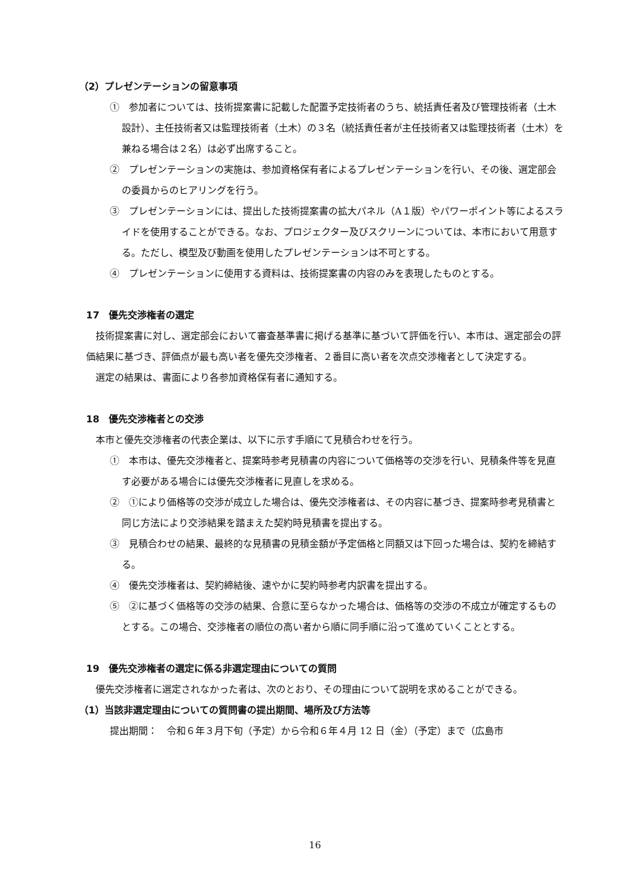（2）プレゼンテーションの留意事項
①　参加者については、技術提案書に記載した配置予定技術者のうち、統括責任者及び管理技術者（土木設計）、主任技術者又は監理技術者（土木）の３名（統括責任者が主任技術者又は監理技術者（土木）を兼ねる場合は２名）は必ず出席すること。
②　プレゼンテーションの実施は、参加資格保有者によるプレゼンテーションを行い、その後、選定部会の委員からのヒアリングを行う。
③　プレゼンテーションには、提出した技術提案書の拡大パネル（A１版）やパワーポイント等によるスライドを使用することができる。なお、プロジェクター及びスクリーンについては、本市において用意する。ただし、模型及び動画を使用したプレゼンテーションは不可とする。
④　プレゼンテーションに使用する資料は、技術提案書の内容のみを表現したものとする。
17　優先交渉権者の選定
技術提案書に対し、選定部会において審査基準書に掲げる基準に基づいて評価を行い、本市は、選定部会の評価結果に基づき、評価点が最も高い者を優先交渉権者、２番目に高い者を次点交渉権者として決定する。
選定の結果は、書面により各参加資格保有者に通知する。
18　優先交渉権者との交渉
本市と優先交渉権者の代表企業は、以下に示す手順にて見積合わせを行う。
①　本市は、優先交渉権者と、提案時参考見積書の内容について価格等の交渉を行い、見積条件等を見直す必要がある場合には優先交渉権者に見直しを求める。
②　①により価格等の交渉が成立した場合は、優先交渉権者は、その内容に基づき、提案時参考見積書と同じ方法により交渉結果を踏まえた契約時見積書を提出する。
③　見積合わせの結果、最終的な見積書の見積金額が予定価格と同額又は下回った場合は、契約を締結する。
④　優先交渉権者は、契約締結後、速やかに契約時参考内訳書を提出する。
⑤　②に基づく価格等の交渉の結果、合意に至らなかった場合は、価格等の交渉の不成立が確定するものとする。この場合、交渉権者の順位の高い者から順に同手順に沿って進めていくこととする。
19　優先交渉権者の選定に係る非選定理由についての質問
優先交渉権者に選定されなかった者は、次のとおり、その理由について説明を求めることができる。
（1）当該非選定理由についての質問書の提出期間、場所及び方法等
提出期間：　令和６年３月下旬（予定）から令和６年４月 12 日（金）（予定）まで（広島市
16